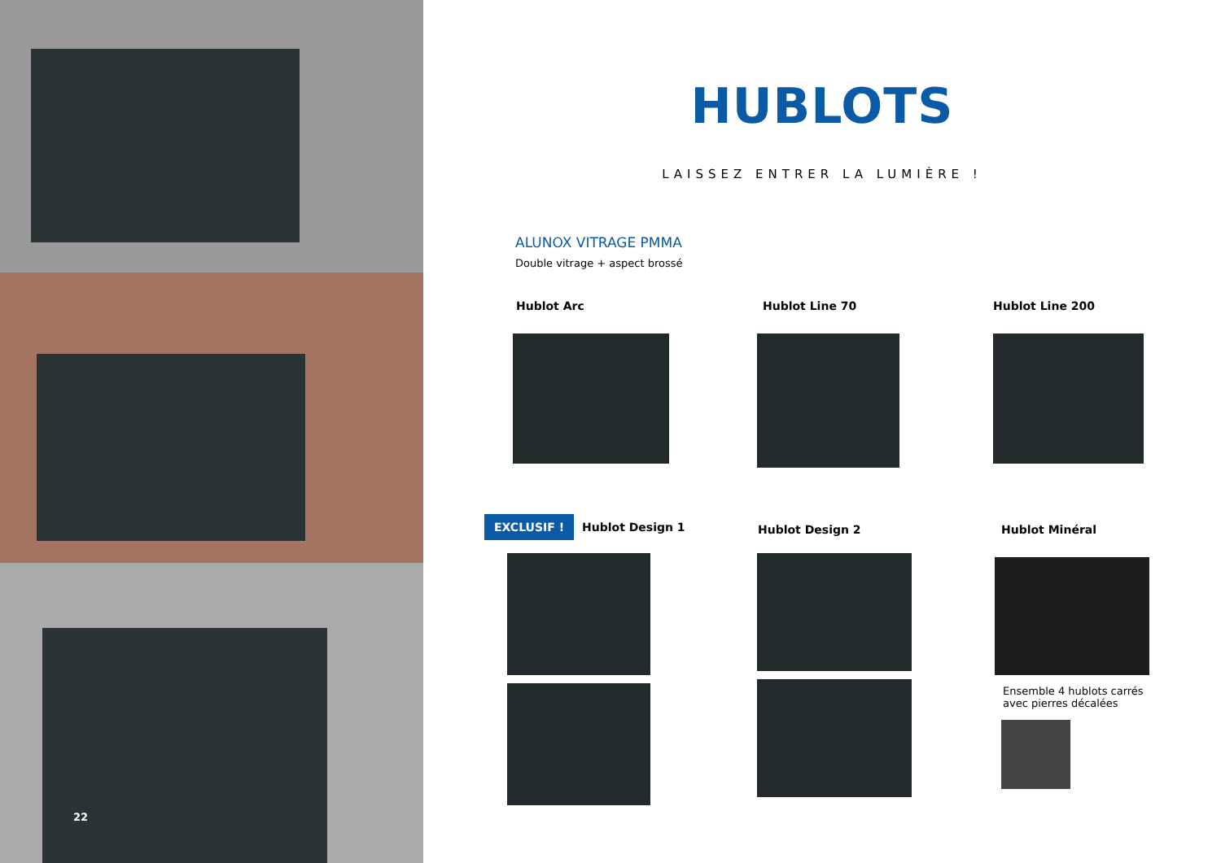22
HUBLOTS
LAISSEZ ENTRER LA LUMIÈRE !
ALUNOX VITRAGE PMMA
Double vitrage + aspect brossé
Hublot Arc Hublot Line 70 Hublot Line 200
EXCLUSIF ! Hublot Design 1
Hublot Design 2 Hublot Minéral
Ensemble 4 hublots carrés
avec pierres décalées